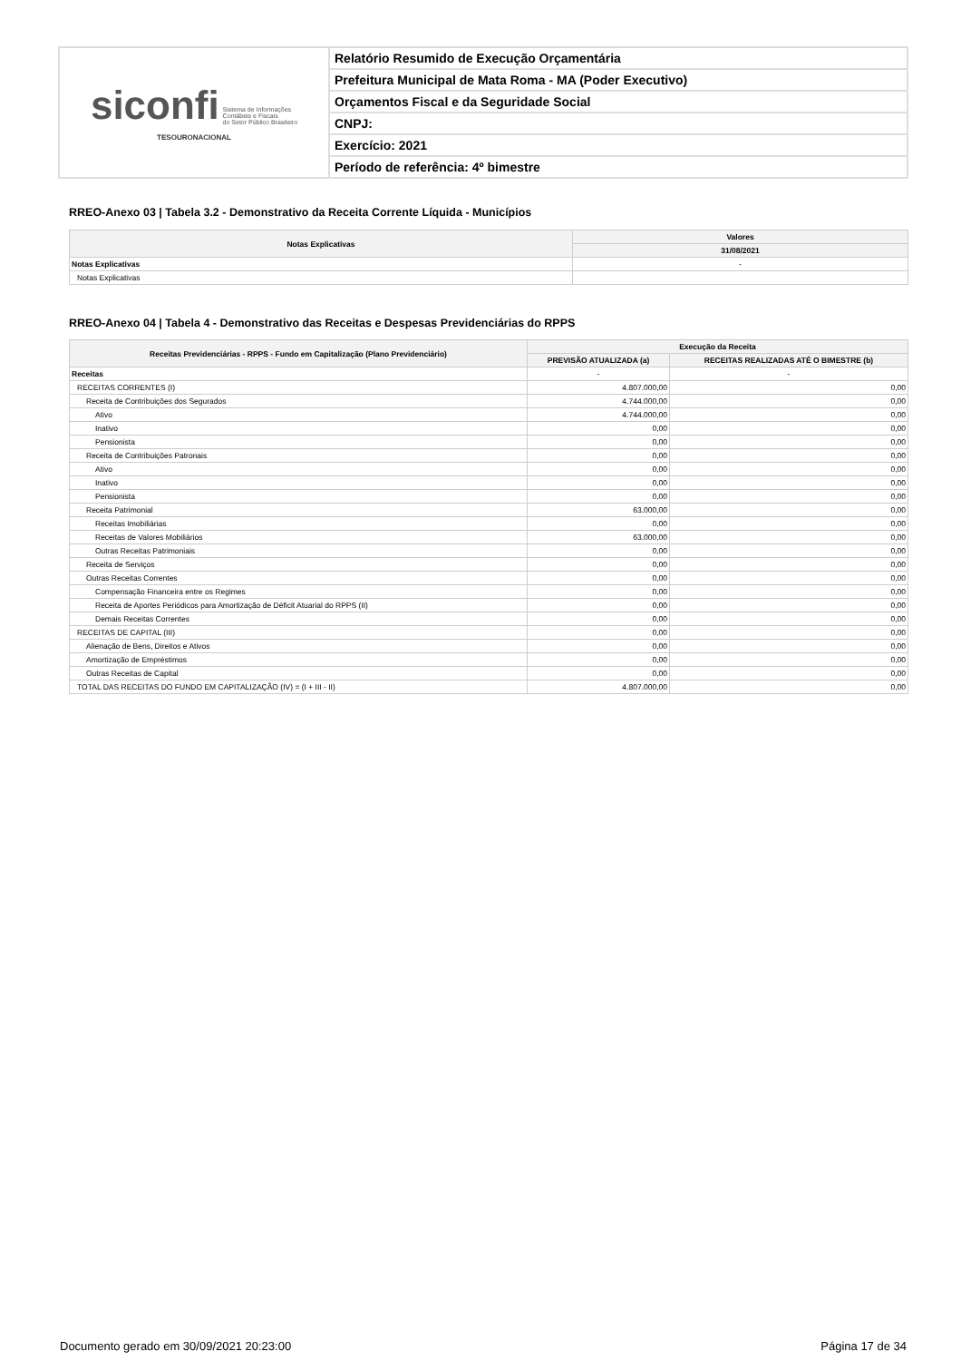| siconfi Sistema de Informações Contábeis e Fiscais do Setor Público Brasileiro TESOURONACIONAL | Relatório Resumido de Execução Orçamentária |
| | Prefeitura Municipal de Mata Roma - MA (Poder Executivo) |
| | Orçamentos Fiscal e da Seguridade Social |
| | CNPJ: |
| | Exercício: 2021 |
| | Período de referência: 4º bimestre |
RREO-Anexo 03 | Tabela 3.2 - Demonstrativo da Receita Corrente Líquida - Municípios
| Notas Explicativas | Valores |
| --- | --- |
| | 31/08/2021 |
| Notas Explicativas | - |
| Notas Explicativas | |
RREO-Anexo 04 | Tabela 4 - Demonstrativo das Receitas e Despesas Previdenciárias do RPPS
| Receitas Previdenciárias - RPPS - Fundo em Capitalização (Plano Previdenciário) | Execução da Receita | |
| --- | --- | --- |
| | PREVISÃO ATUALIZADA (a) | RECEITAS REALIZADAS ATÉ O BIMESTRE (b) |
| Receitas | - | - |
| RECEITAS CORRENTES (I) | 4.807.000,00 | 0,00 |
| Receita de Contribuições dos Segurados | 4.744.000,00 | 0,00 |
| Ativo | 4.744.000,00 | 0,00 |
| Inativo | 0,00 | 0,00 |
| Pensionista | 0,00 | 0,00 |
| Receita de Contribuições Patronais | 0,00 | 0,00 |
| Ativo | 0,00 | 0,00 |
| Inativo | 0,00 | 0,00 |
| Pensionista | 0,00 | 0,00 |
| Receita Patrimonial | 63.000,00 | 0,00 |
| Receitas Imobiliárias | 0,00 | 0,00 |
| Receitas de Valores Mobiliários | 63.000,00 | 0,00 |
| Outras Receitas Patrimoniais | 0,00 | 0,00 |
| Receita de Serviços | 0,00 | 0,00 |
| Outras Receitas Correntes | 0,00 | 0,00 |
| Compensação Financeira entre os Regimes | 0,00 | 0,00 |
| Receita de Aportes Periódicos para Amortização de Déficit Atuarial do RPPS (II) | 0,00 | 0,00 |
| Demais Receitas Correntes | 0,00 | 0,00 |
| RECEITAS DE CAPITAL (III) | 0,00 | 0,00 |
| Alienação de Bens, Direitos e Ativos | 0,00 | 0,00 |
| Amortização de Empréstimos | 0,00 | 0,00 |
| Outras Receitas de Capital | 0,00 | 0,00 |
| TOTAL DAS RECEITAS DO FUNDO EM CAPITALIZAÇÃO (IV) = (I + III - II) | 4.807.000,00 | 0,00 |
Documento gerado em 30/09/2021 20:23:00 Página 17 de 34